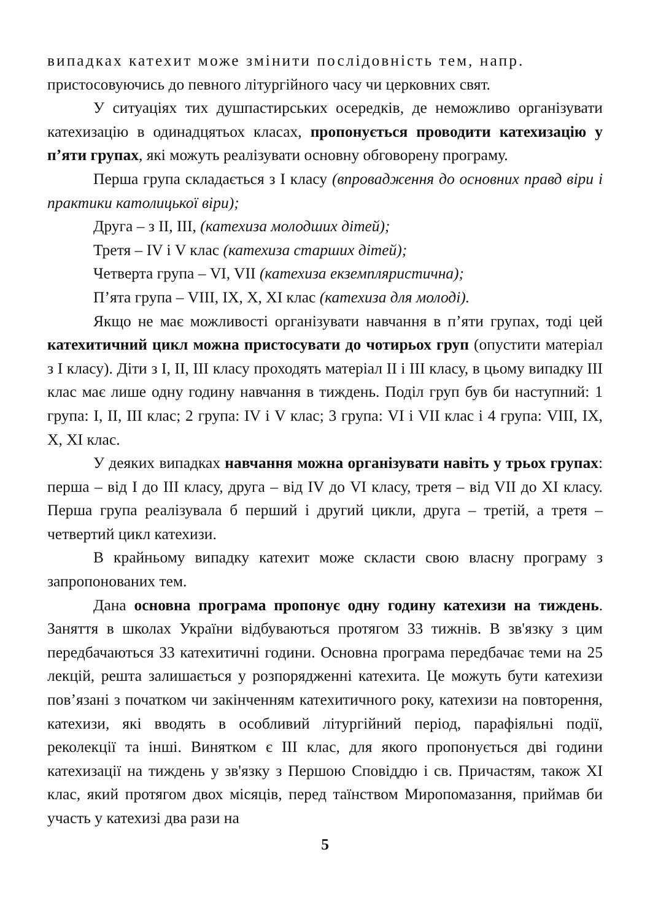випадках катехит може змінити послідовність тем, напр.
пристосовуючись до певного літургійного часу чи церковних свят.
У ситуаціях тих душпастирських осередків, де неможливо організувати катехизацію в одинадцятьох класах, пропонується проводити катехизацію у п’яти групах, які можуть реалізувати основну обговорену програму.
Перша група складається з I класу (впровадження до основних правд віри і практики католицької віри);
Друга – з II, III, (катехиза молодших дітей);
Третя – IV і V клас (катехиза старших дітей);
Четверта група – VI, VII (катехиза екземпляристична);
П’ята група – VIII, IX, X, XI клас (катехиза для молоді).
Якщо не має можливості організувати навчання в п’яти групах, тоді цей катехитичний цикл можна пристосувати до чотирьох груп (опустити матеріал з I класу). Діти з I, II, III класу проходять матеріал II і III класу, в цьому випадку III клас має лише одну годину навчання в тиждень. Поділ груп був би наступний: 1 група: I, II, III клас; 2 група: IV і V клас; 3 група: VI і VII клас і 4 група: VIII, IX, X, XI клас.
У деяких випадках навчання можна організувати навіть у трьох групах: перша – від I до III класу, друга – від IV до VI класу, третя – від VII до XI класу. Перша група реалізувала б перший і другий цикли, друга – третій, а третя – четвертий цикл катехизи.
В крайньому випадку катехит може скласти свою власну програму з запропонованих тем.
Дана основна програма пропонує одну годину катехизи на тиждень. Заняття в школах України відбуваються протягом 33 тижнів. В зв'язку з цим передбачаються 33 катехитичні години. Основна програма передбачає теми на 25 лекцій, решта залишається у розпорядженні катехита. Це можуть бути катехизи пов’язані з початком чи закінченням катехитичного року, катехизи на повторення, катехизи, які вводять в особливий літургійний період, парафіяльні події, реколекції та інші. Винятком є III клас, для якого пропонується дві години катехизації на тиждень у зв'язку з Першою Сповіддю і св. Причастям, також XI клас, який протягом двох місяців, перед таїнством Миропомазання, приймав би участь у катехизі два рази на
5